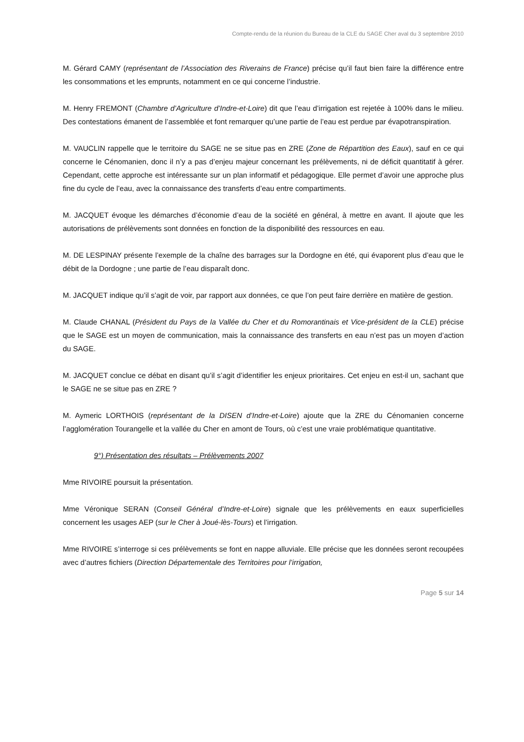Compte-rendu de la réunion du Bureau de la CLE du SAGE Cher aval du 3 septembre 2010
M. Gérard CAMY (représentant de l’Association des Riverains de France) précise qu’il faut bien faire la différence entre les consommations et les emprunts, notamment en ce qui concerne l’industrie.
M. Henry FREMONT (Chambre d’Agriculture d’Indre-et-Loire) dit que l’eau d’irrigation est rejetée à 100% dans le milieu. Des contestations émanent de l’assemblée et font remarquer qu’une partie de l’eau est perdue par évapotranspiration.
M. VAUCLIN rappelle que le territoire du SAGE ne se situe pas en ZRE (Zone de Répartition des Eaux), sauf en ce qui concerne le Cénomanien, donc il n’y a pas d’enjeu majeur concernant les prélèvements, ni de déficit quantitatif à gérer. Cependant, cette approche est intéressante sur un plan informatif et pédagogique. Elle permet d’avoir une approche plus fine du cycle de l’eau, avec la connaissance des transferts d’eau entre compartiments.
M. JACQUET évoque les démarches d’économie d’eau de la société en général, à mettre en avant. Il ajoute que les autorisations de prélèvements sont données en fonction de la disponibilité des ressources en eau.
M. DE LESPINAY présente l’exemple de la chaîne des barrages sur la Dordogne en été, qui évaporent plus d’eau que le débit de la Dordogne ; une partie de l’eau disparaît donc.
M. JACQUET indique qu’il s’agit de voir, par rapport aux données, ce que l’on peut faire derrière en matière de gestion.
M. Claude CHANAL (Président du Pays de la Vallée du Cher et du Romorantinais et Vice-président de la CLE) précise que le SAGE est un moyen de communication, mais la connaissance des transferts en eau n’est pas un moyen d’action du SAGE.
M. JACQUET conclue ce débat en disant qu’il s’agit d’identifier les enjeux prioritaires. Cet enjeu en est-il un, sachant que le SAGE ne se situe pas en ZRE ?
M. Aymeric LORTHOIS (représentant de la DISEN d’Indre-et-Loire) ajoute que la ZRE du Cénomanien concerne l’agglomération Tourangelle et la vallée du Cher en amont de Tours, où c’est une vraie problématique quantitative.
9°) Présentation des résultats – Prélèvements 2007
Mme RIVOIRE poursuit la présentation.
Mme Véronique SERAN (Conseil Général d’Indre-et-Loire) signale que les prélèvements en eaux superficielles concernent les usages AEP (sur le Cher à Joué-lès-Tours) et l’irrigation.
Mme RIVOIRE s’interroge si ces prélèvements se font en nappe alluviale. Elle précise que les données seront recoupées avec d’autres fichiers (Direction Départementale des Territoires pour l’irrigation,
Page 5 sur 14